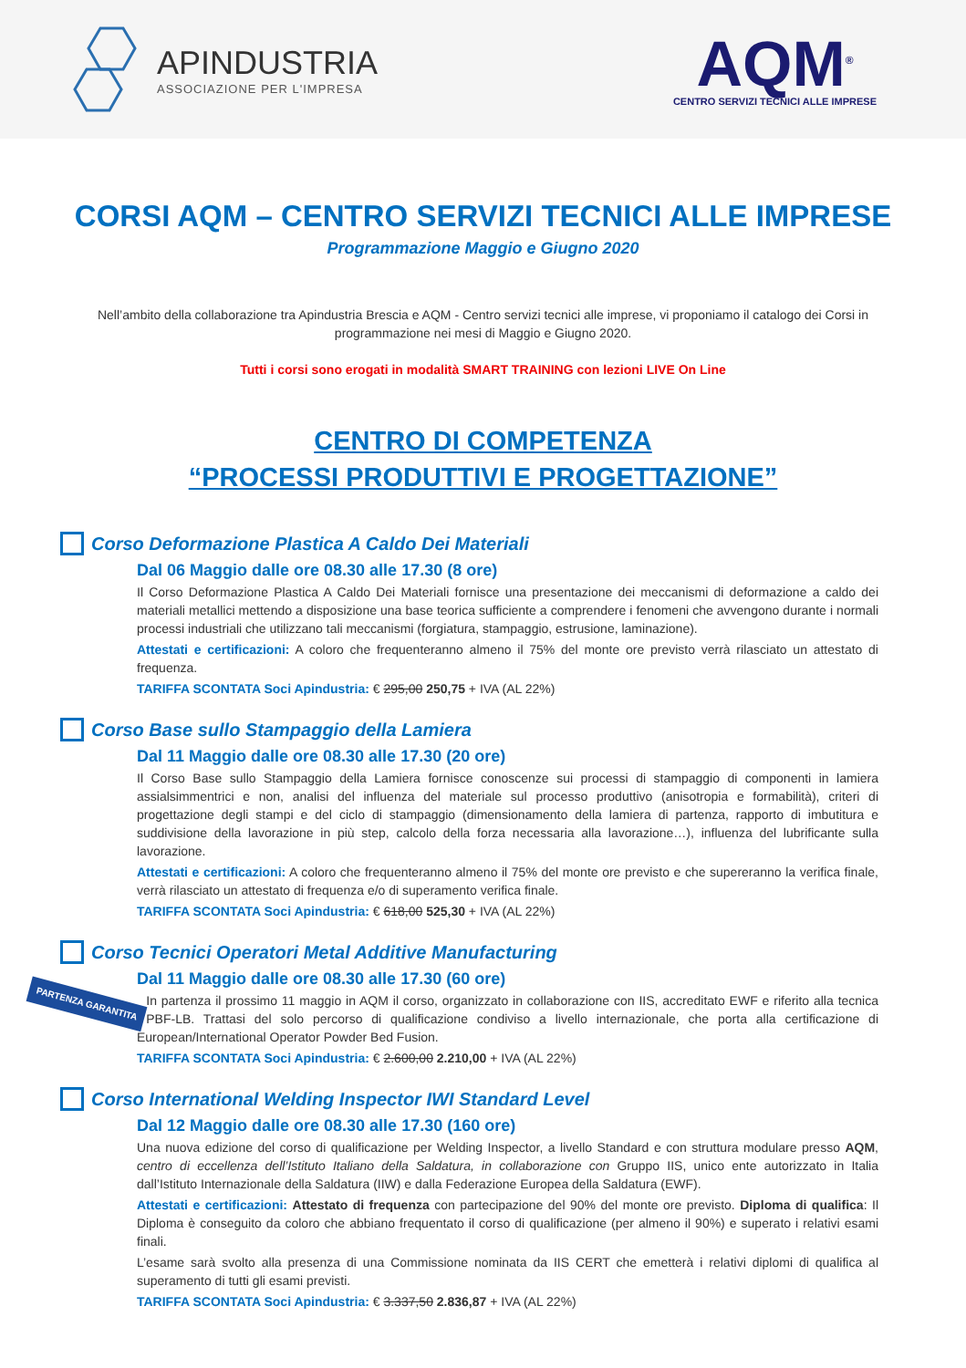APINDUSTRIA
ASSOCIAZIONE PER L'IMPRESA
AQM<sup>®</sup>
CENTRO SERVIZI TECNICI ALLE IMPRESE
CORSI AQM – CENTRO SERVIZI TECNICI ALLE IMPRESE
Programmazione Maggio e Giugno 2020
Nell’ambito della collaborazione tra Apindustria Brescia e AQM - Centro servizi tecnici alle imprese, vi proponiamo il catalogo dei Corsi in programmazione nei mesi di Maggio e Giugno 2020.
Tutti i corsi sono erogati in modalità SMART TRAINING con lezioni LIVE On Line
CENTRO DI COMPETENZA
“PROCESSI PRODUTTIVI E PROGETTAZIONE”
Corso Deformazione Plastica A Caldo Dei Materiali
Dal 06 Maggio dalle ore 08.30 alle 17.30 (8 ore)
Il Corso Deformazione Plastica A Caldo Dei Materiali fornisce una presentazione dei meccanismi di deformazione a caldo dei materiali metallici mettendo a disposizione una base teorica sufficiente a comprendere i fenomeni che avvengono durante i normali processi industriali che utilizzano tali meccanismi (forgiatura, stampaggio, estrusione, laminazione).
Attestati e certificazioni: A coloro che frequenteranno almeno il 75% del monte ore previsto verrà rilasciato un attestato di frequenza.
TARIFFA SCONTATA Soci Apindustria: € 295,00 250,75 + IVA (AL 22%)
Corso Base sullo Stampaggio della Lamiera
Dal 11 Maggio dalle ore 08.30 alle 17.30 (20 ore)
Il Corso Base sullo Stampaggio della Lamiera fornisce conoscenze sui processi di stampaggio di componenti in lamiera assialsimmentrici e non, analisi del influenza del materiale sul processo produttivo (anisotropia e formabilità), criteri di progettazione degli stampi e del ciclo di stampaggio (dimensionamento della lamiera di partenza, rapporto di imbutitura e suddivisione della lavorazione in più step, calcolo della forza necessaria alla lavorazione…), influenza del lubrificante sulla lavorazione.
Attestati e certificazioni: A coloro che frequenteranno almeno il 75% del monte ore previsto e che supereranno la verifica finale, verrà rilasciato un attestato di frequenza e/o di superamento verifica finale.
TARIFFA SCONTATA Soci Apindustria: € 618,00 525,30 + IVA (AL 22%)
Corso Tecnici Operatori Metal Additive Manufacturing
Dal 11 Maggio dalle ore 08.30 alle 17.30 (60 ore)
PARTENZA GARANTITA
In partenza il prossimo 11 maggio in AQM il corso, organizzato in collaborazione con IIS, accreditato EWF e riferito alla tecnica PBF-LB. Trattasi del solo percorso di qualificazione condiviso a livello internazionale, che porta alla certificazione di European/International Operator Powder Bed Fusion.
TARIFFA SCONTATA Soci Apindustria: € 2.600,00 2.210,00 + IVA (AL 22%)
Corso International Welding Inspector IWI Standard Level
Dal 12 Maggio dalle ore 08.30 alle 17.30 (160 ore)
Una nuova edizione del corso di qualificazione per Welding Inspector, a livello Standard e con struttura modulare presso AQM, centro di eccellenza dell’Istituto Italiano della Saldatura, in collaborazione con Gruppo IIS, unico ente autorizzato in Italia dall’Istituto Internazionale della Saldatura (IIW) e dalla Federazione Europea della Saldatura (EWF).
Attestati e certificazioni: Attestato di frequenza con partecipazione del 90% del monte ore previsto. Diploma di qualifica: Il Diploma è conseguito da coloro che abbiano frequentato il corso di qualificazione (per almeno il 90%) e superato i relativi esami finali.
L’esame sarà svolto alla presenza di una Commissione nominata da IIS CERT che emetterà i relativi diplomi di qualifica al superamento di tutti gli esami previsti.
TARIFFA SCONTATA Soci Apindustria: € 3.337,50 2.836,87 + IVA (AL 22%)